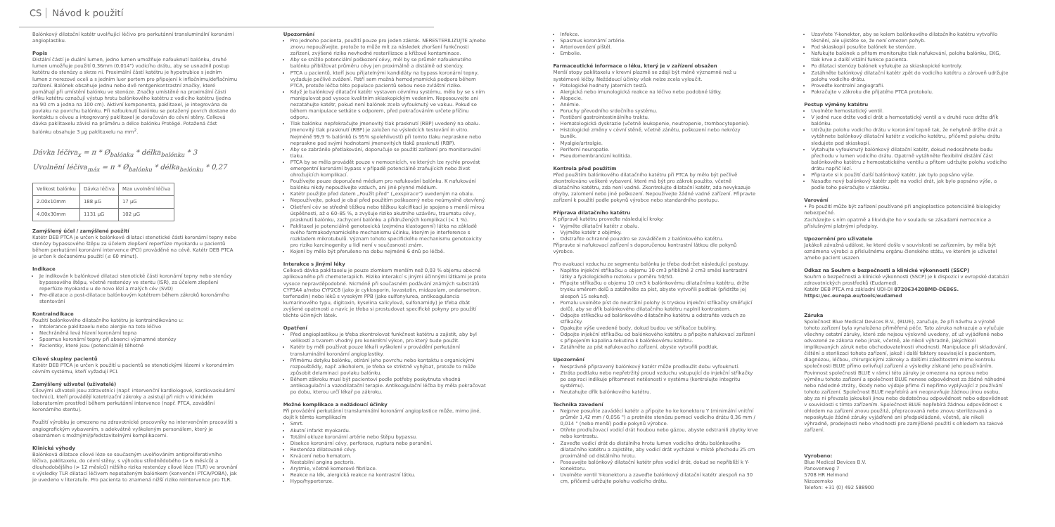CS Návod k použití
Balónkový dilatační katétr uvolňující léčivo pro perkutánní transluminální koronární angioplastiku.
Popis
Distální částí je duální lumen, jedno lumen umožňuje nafouknutí balónku, druhé lumen umožňuje použití 0,36mm (0,014") vodicího drátu, aby se usnadnil postup katétru do stenózy a skrze ni. Proximální částí katétru je hypotrubice s jedním lumen z nerezové oceli a s jedním luer portem pro připojení k inflačnímu/deflačnímu zařízení. Balónek obsahuje jednu nebo dvě rentgenkontrastní značky, které pomáhají při umístění balónku ve stenóze. Značky umístěné na proximální části dříku katétru označují výstup hrotu balónkového katétru z vodicího katétru (jedna na 90 cm a jedna na 100 cm). Aktivní komponenta, paklitaxel, je integrována do povlaku na povrchu balónku. Při nafouknutí balónku se potažený povrch dostane do kontaktu s cévou a integrovaný paklitaxel je doručován do cévní stěny. Celková dávka paklitaxelu závisí na průměru a délce balónku Protégé. Potažená část balónku obsahuje 3 µg paklitaxelu na mm<sup>2</sup>.
Dávka léčiva<sub>x</sub> = π * Ø<sub>balónku</sub> * délka<sub>balónku</sub> * 3
Uvolnění léčiva<sub>máx</sub> = π * Ø<sub>balónku</sub> * délka<sub>balónku</sub> * 0,27
| Velikost balónku | Dávka léčiva | Max uvolnění léčiva |
| 2.00x10mm | 188 µG | 17 µG |
| 4.00x30mm | 1131 µG | 102 µG |
Zamýšlený účel / zamýšlené použití
Katétr DEB PTCA je určen k balónkové dilataci stenotické části koronární tepny nebo stenózy bypassového štěpu za účelem zlepšení reperfúze myokardu u pacientů během perkutánní koronární intervence (PCI) prováděné na cévě. Katétr DEB PTCA je určen k dočasnému použití (≤ 60 minut).
Indikace
Je indikován k balónkové dilataci stenotické části koronární tepny nebo stenózy bypassového štěpu, včetně restenózy ve stentu (ISR), za účelem zlepšení reperfúze myokardu u de novo lézí a malých cév (SVD)
Pre-dilatace a post-dilatace balónkovým katétrem během zákroků koronárního stentování
Kontraindikace
Použití balónkového dilatačního katétru je kontraindikováno u:
Intolerance paklitaxelu nebo alergie na toto léčivo
Nechráněná levá hlavní koronární tepna
Spasmus koronární tepny při absenci významné stenózy
Pacientky, které jsou (potenciálně) těhotné
Cílové skupiny pacientů
Katétr DEB PTCA je určen k použití u pacientů se stenotickými lézemi v koronárním cévním systému, kteří vyžadují PCI.
Zamýšlený uživatel (uživatelé)
Cílovými uživateli jsou zdravotníci (např. intervenční kardiologové, kardiovaskulární technici), kteří provádějí katetrizační zákroky a asistují při nich v klinickém laboratorním prostředí během perkutánní intervence (např. PTCA, zavádění koronárního stentu).
Použití výrobku je omezeno na zdravotnické pracovníky na intervenčním pracovišti s angiografickým vybavením, s adekvátně vyškoleným personálem, který je obeznámen s možnými/představitelnými komplikacemi.
Klinické výhody
Balónková dilatace cílové léze se současným uvolňováním antiproliferativního léčiva, paklitaxelu, do cévní stěny, s výhodou střednědobého (> 6 měsíců) a dlouhodobějšího (> 12 měsíců) nižšího rizika restenózy cílové léze (TLR) ve srovnání s výsledky TLR dilatací léčivem nepotaženým balónkem (konvenční PTCA/POBA), jak je uvedeno v literatuře. Pro pacienta to znamená nižší riziko reintervence pro TLR.
Upozornění
Pro jednoho pacienta, použití pouze pro jeden zákrok. NERESTERILIZUJTE a/nebo znovu nepoužívejte, protože to může mít za následek zhoršení funkčnosti zařízení, zvýšené riziko nevhodné resterilizace a křížové kontaminace.
Aby se snížilo potenciální poškození cévy, měl by se průměr nafouknutého balónku přibližovat průměru cévy jen proximálně a distálně od stenózy.
PTCA u pacientů, kteří jsou přijatelnými kandidáty na bypass koronární tepny, vyžaduje pečlivé zvážení. Patří sem možná hemodynamická podpora během PTCA, protože léčba této populace pacientů sebou nese zvláštní riziko.
Když je balónkový dilatační katétr vystaven cévnímu systému, mělo by se s ním manipulovat pod vysoce kvalitním skiaskopickým vedením. Neposouvejte ani nezatahujte katétr, pokud není balónek zcela vyfouknutý ve vakuu. Pokud se během manipulace setkáte s odporem, před pokračováním určete příčinu odporu.
Tlak balónku: nepřekračujte jmenovitý tlak prasknutí (RBP) uvedený na obalu. Jmenovitý tlak prasknutí (RBP) je založen na výsledcích testování in vitro. Nejméně 99,9 % balónků (s 95% spolehlivostí) při tomto tlaku nepraskne nebo nepraskne pod svými hodnotami jmenovitých tlaků prasknutí (RBP).
Aby se zabránilo přetlakování, doporučuje se použití zařízení pro monitorování tlaku.
PTCA by se měla provádět pouze v nemocnicích, ve kterých lze rychle provést emergentní koronární bypass v případě potenciálně zraňujících nebo život ohrožujících komplikací.
Používejte pouze doporučené médium pro nafukování balónku. K nafukování balónku nikdy nepoužívejte vzduch, ani jiné plynné médium.
Katétr použijte před datem „Použít před“ („exspirace“) uvedeným na obalu.
Nepoužívejte, pokud je obal před použitím poškozený nebo neúmyslně otevřený.
Ošetření cév se středně těžkou nebo těžkou kalcifikací je spojeno s menší mírou úspěšnosti, až o 60–85 %, a zvyšuje riziko akutního uzávěru, traumatu cévy, prasknutí balónku, zachycení balónku a přidružených komplikací (< 1 %).
Paklitaxel je potenciálně genotoxická (zejména klastogenní) látka na základě svého farmakodynamického mechanismu účinku, kterým je interference s rozkladem mikrotubulů. Význam tohoto specifického mechanismu genotoxicity pro riziko karcinogenity u lidí není v současnosti znám.
Kojení by mělo být přerušeno na dobu nejméně 6 dnů po léčbě.
Interakce s jinými léky
Celková dávka paklitaxelu je pouze zlomkem menším než 0,03 % objemu obecně aplikovaného při chemoterapiích. Riziko interakcí s jinými účinnými látkami je proto vysoce nepravděpodobné. Nicméně při současném podávání známých substrátů CYP3A4 a/nebo CYP2C8 (jako je cyklosporin, lovastatin, midazolam, ondansetron, terfenadin) nebo léků s vysokým PPB (jako sulfonylurea, antikoagulancia kumarinového typu, digitoxin, kyselina salicylová, sulfonamidy) je třeba dbát zvýšené opatrnosti a navíc je třeba si prostudovat specifické pokyny pro použití těchto účinných látek.
Opatření
Před angioplastikou je třeba zkontrolovat funkčnost katétru a zajistit, aby byl velikostí a tvarem vhodný pro konkrétní výkon, pro který bude použit.
Katétr by měli používat pouze lékaři vyškolení v provádění perkutánní transluminální koronární angioplastiky.
Přímému dotyku balónku, otírání jeho povrchu nebo kontaktu s organickými rozpouštědly, např. alkoholem, je třeba se striktně vyhýbat, protože to může způsobit delaminaci povlaku balónku.
Během zákroku musí být pacientovi podle potřeby poskytnuta vhodná antikoagulační a vazodilatační terapie. Antikoagulační léčba by měla pokračovat po dobu, kterou určí lékař po zákroku.
Možné komplikace a nežádoucí účinky
Při provádění perkutánní transluminální koronární angioplastice může, mimo jiné, dojít k těmto komplikacím
Smrt.
Akutní infarkt myokardu.
Totální okluze koronární artérie nebo štěpu bypassu.
Disekce koronární cévy, perforace, ruptura nebo poranění.
Restenóza dilatované cévy.
Krvácení nebo hematom.
Nestabilní angina pectoris.
Arytmie, včetně komorové fibrilace.
Reakce na lék, alergická reakce na kontrastní látku.
Hypo/hypertenze.
Infekce.
Spasmus koronární artérie.
Arteriovenózní píštěl.
Embolie.
Farmaceutické informace o léku, který je v zařízení obsažen
Menší stopy paklitaxelu v krevní plazmě se zdají být méně významné než u systémové léčby. Nežádoucí účinky však nelze zcela vyloučit.
Patologické hodnoty jaterních testů.
Alergická nebo imunologická reakce na léčivo nebo podobné látky.
Alopecie.
Anémie.
Poruchy převodního srdečního systému.
Postižení gastrointestinálního traktu.
Hematologická dyskrazie (včetně leukopenie, neutropenie, trombocytopenie).
Histologické změny v cévní stěně, včetně zánětu, poškození nebo nekrózy buněk.
Myalgie/artralgie.
Periferní neuropatie.
Pseudomembranózní kolitida.
Kontrola před použitím
Před použitím balónkového dilatačního katétru při PTCA by mělo být pečlivě zkontrolováno veškeré vybavení, které má být pro zákrok použito, včetně dilatačního katétru, zda není vadné. Zkontrolujte dilatační katétr, zda nevykazuje ohyby, zalomení nebo jiné poškození. Nepoužívejte žádné vadné zařízení. Připravte zařízení k použití podle pokynů výrobce nebo standardního postupu.
Příprava dilatačního katétru
K přípravě katétru proveďte následující kroky:
Vyjměte dilatační katétr z obalu.
Vyjměte katétr z objímky.
Odstraňte ochranné pouzdro se zaváděčem z balónkového katétru.
Připravte si nafukovací zařízení s doporučenou kontrastní látkou dle pokynů výrobce.
Pro evakuaci vzduchu ze segmentu balónku je třeba dodržet následující postupy.
Naplňte injekční stříkačku o objemu 10 cm3 přibližně 2 cm3 směsí kontrastní látky a fyziologického roztoku v poměru 50/50.
Připojte stříkačku o objemu 10 cm3 k balónkovému dilatačnímu katétru, držte trysku směrem dolů a zatáhněte za píst, abyste vytvořili podtlak (přidržte jej alespoň 15 sekund).
Pomalu uvolněte píst do neutrální polohy (s tryskou injekční stříkačky směřující dolů), aby se dřík balónkového dilatačního katétru naplnil kontrastem.
Odpojte stříkačku od balónkového dilatačního katétru a odstraňte vzduch ze stříkačky.
Opakujte výše uvedené body, dokud budou ve stříkačce bubliny.
Odpojte injekční stříkačku od balónkového katétru a připojte nafukovací zařízení s připojením kapalina-tekutina k balónkovému katétru.
Zatáhněte za píst nafukovacího zařízení, abyste vytvořili podtlak.
Upozornění
Nesprávně připravený balónkový katétr může prodloužit dobu vyfouknutí.
Ztráta podtlaku nebo nepřetržitý proud vzduchu vstupující do injekční stříkačky po aspiraci indikuje přítomnost netěsnosti v systému (kontrolujte integritu systému).
Neutahujte dřík balónkového katétru.
Technika zavedení
Nejprve posuňte zaváděcí katétr a připojte ho ke konektoru Y (minimální vnitřní průměr 1,42 mm / 0,056 ") a protněte stenózu pomocí vodicího drátu 0,36 mm / 0,014 " (nebo menší) podle pokynů výrobce.
Otřete prodlužovací vodicí drát houbou nebo gázou, abyste odstranili zbytky krve nebo kontrastu.
Zaveďte vodicí drát do distálního hrotu lumen vodicího drátu balónkového dilatačního katétru a zajistěte, aby vodicí drát vycházel v místě přechodu 25 cm proximálně od distálního hrotu.
Posouvejte balónkový dilatační katétr přes vodicí drát, dokud se nepřiblíží k Y-konektoru.
Uvolněte ventil Y-konektoru a zaveďte balónkový dilatační katétr alespoň na 30 cm, přičemž udržujte polohu vodicího drátu.
Uzavřete Y-konektor, aby se kolem balónkového dilatačního katétru vytvořilo těsnění, ale ujistěte se, že není omezen pohyb.
Pod skiaskopií posuňte balónek ke stenóze.
Nafukujte balónek a přitom monitorujte tlak nafukování, polohu balónku, EKG, tlak krve a další vitální funkce pacienta.
Po dilataci stenózy balónek vyfukujte za skiaskopické kontroly.
Zatáhněte balónkový dilatační katétr zpět do vodicího katétru a zároveň udržujte polohu vodicího drátu.
Proveďte kontrolní angiografii.
Pokračujte v zákroku dle přijatého PTCA protokolu.
Postup výměny katétru
Uvolněte hemostatický ventil.
V jedné ruce držte vodicí drát a hemostatický ventil a v druhé ruce držte dřík balónku.
Udržujte polohu vodicího drátu v koronární tepně tak, že nehybně držíte drát a vytáhnete balónkový dilatační katétr z vodicího katétru, přičemž polohu drátu sledujete pod skiaskopií.
Vytahujte vyfouknutý balónkový dilatační katétr, dokud nedosáhnete bodu přechodu v lumen vodicího drátu. Opatrně vytáhněte flexibilní distální část balónkového katétru z hemostatického ventilu a přitom udržujte polohu vodicího drátu napříč lézí.
Připravte si k použití další balónkový katétr, jak bylo popsáno výše.
Nasaďte nový balónkový katétr zpět na vodicí drát, jak bylo popsáno výše, a podle toho pokračujte v zákroku.
Varování
• Po použití může být zařízení používané při angioplastice potenciálně biologicky nebezpečné.
Zacházejte s ním opatrně a likvidujte ho v souladu se zásadami nemocnice a příslušnými platnými předpisy.
Upozornění pro uživatele
Jakákoli závažná událost, ke které došlo v souvislosti se zařízením, by měla být oznámena výrobci a příslušnému orgánu členského státu, ve kterém je uživatel a/nebo pacient usazen.
Odkaz na Souhrn o bezpečnosti a klinické výkonnosti (SSCP)
Souhrn o bezpečnosti a klinické výkonnosti (SSCP) je k dispozici v evropské databázi zdravotnických prostředků (Eudamed).
Katétr DEB PTCA má základní UDI-DI 872063420BMD-DEB6S.
https://ec.europa.eu/tools/eudamed
Záruka
Společnost Blue Medical Devices B.V., (BLUE), zaručuje, že při návrhu a výrobě tohoto zařízení byla vynaložena přiměřená péče. Tato záruka nahrazuje a vylučuje všechny ostatní záruky, které zde nejsou výslovně uvedeny, ať už vyjádřené nebo odvozené ze zákona nebo jinak, včetně, ale nikoli výhradně, jakýchkoli implikovaných záruk nebo obchodovatelnosti vhodnosti. Manipulace při skladování, čištění a sterilizaci tohoto zařízení, jakož i další faktory související s pacientem, diagnózou, léčbou, chirurgickými zákroky a dalšími záležitostmi mimo kontrolu společnosti BLUE přímo ovlivňují zařízení a výsledky získané jeho používáním.
Povinnost společnosti BLUE v rámci této záruky je omezena na opravu nebo výměnu tohoto zařízení a společnost BLUE nenese odpovědnost za žádné náhodné nebo následné ztráty, škody nebo výdaje přímo či nepřímo vyplývající z používání tohoto zařízení. Společnost BLUE nepřebírá ani neopravňuje žádnou jinou osobu, aby za ni převzala jakoukoli jinou nebo dodatečnou odpovědnost nebo odpovědnost v souvislosti s tímto zařízením. Společnost BLUE nepřebírá žádnou odpovědnost s ohledem na zařízení znovu použitá, přepracovaná nebo znovu sterilizovaná a neposkytuje žádné záruky vyjádřené ani předpokládané, včetně, ale nikoli výhradně, prodejnosti nebo vhodnosti pro zamýšlené použití s ohledem na takové zařízení.
Vyrobeno:
Blue Medical Devices B.V.
Panovenweg 7
5708 HR Helmond
Nizozemsko
Telefon: +31 (0) 492 588900